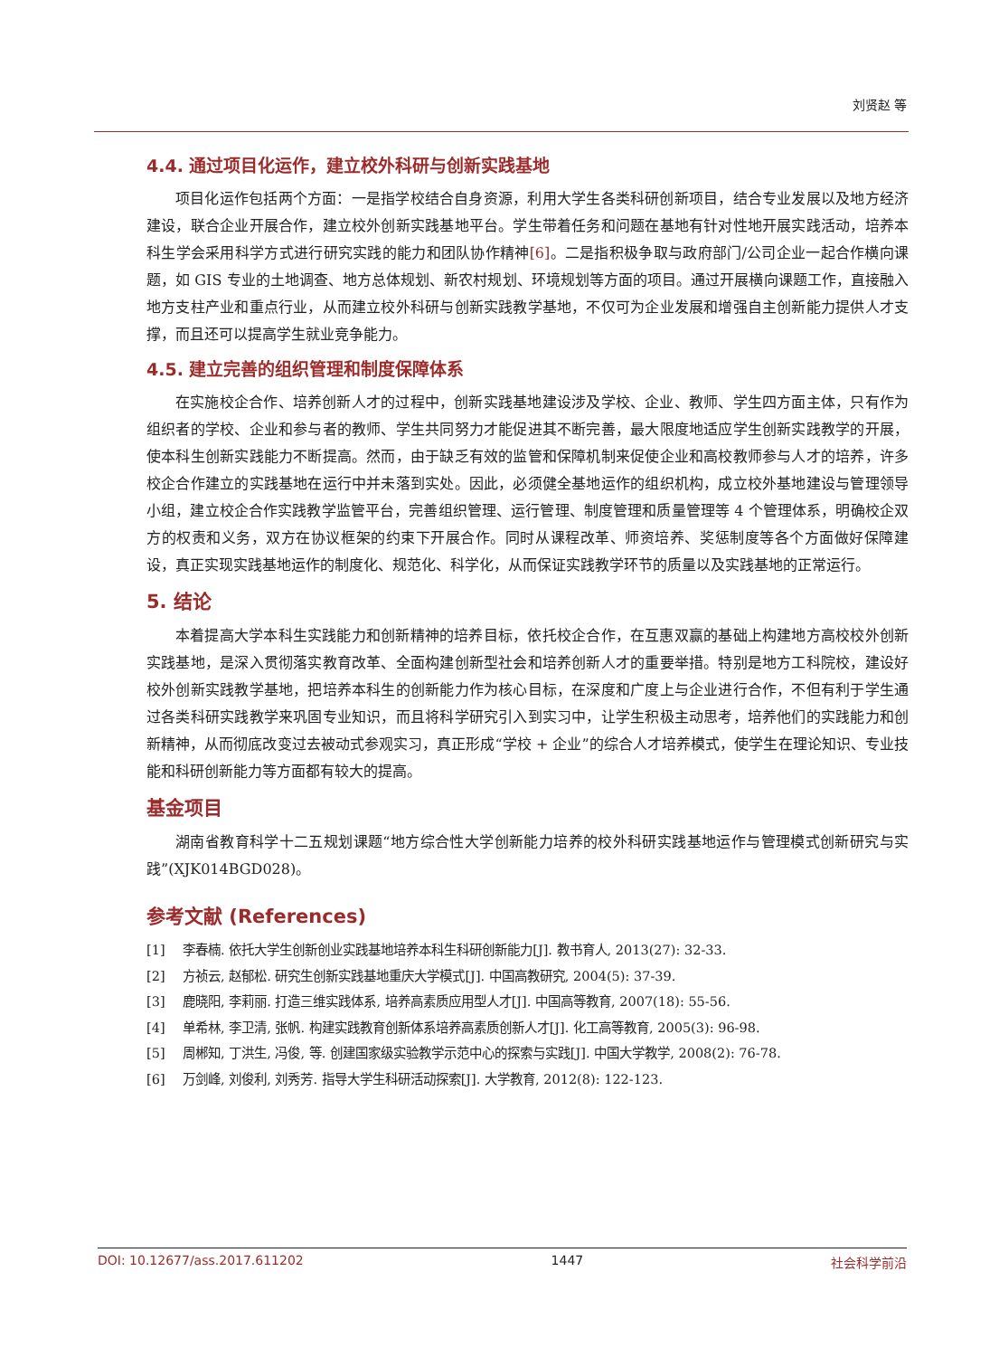刘贤赵 等
4.4. 通过项目化运作，建立校外科研与创新实践基地
项目化运作包括两个方面：一是指学校结合自身资源，利用大学生各类科研创新项目，结合专业发展以及地方经济建设，联合企业开展合作，建立校外创新实践基地平台。学生带着任务和问题在基地有针对性地开展实践活动，培养本科生学会采用科学方式进行研究实践的能力和团队协作精神[6]。二是指积极争取与政府部门/公司企业一起合作横向课题，如 GIS 专业的土地调查、地方总体规划、新农村规划、环境规划等方面的项目。通过开展横向课题工作，直接融入地方支柱产业和重点行业，从而建立校外科研与创新实践教学基地，不仅可为企业发展和增强自主创新能力提供人才支撑，而且还可以提高学生就业竞争能力。
4.5. 建立完善的组织管理和制度保障体系
在实施校企合作、培养创新人才的过程中，创新实践基地建设涉及学校、企业、教师、学生四方面主体，只有作为组织者的学校、企业和参与者的教师、学生共同努力才能促进其不断完善，最大限度地适应学生创新实践教学的开展，使本科生创新实践能力不断提高。然而，由于缺乏有效的监管和保障机制来促使企业和高校教师参与人才的培养，许多校企合作建立的实践基地在运行中并未落到实处。因此，必须健全基地运作的组织机构，成立校外基地建设与管理领导小组，建立校企合作实践教学监管平台，完善组织管理、运行管理、制度管理和质量管理等 4 个管理体系，明确校企双方的权责和义务，双方在协议框架的约束下开展合作。同时从课程改革、师资培养、奖惩制度等各个方面做好保障建设，真正实现实践基地运作的制度化、规范化、科学化，从而保证实践教学环节的质量以及实践基地的正常运行。
5. 结论
本着提高大学本科生实践能力和创新精神的培养目标，依托校企合作，在互惠双赢的基础上构建地方高校校外创新实践基地，是深入贯彻落实教育改革、全面构建创新型社会和培养创新人才的重要举措。特别是地方工科院校，建设好校外创新实践教学基地，把培养本科生的创新能力作为核心目标，在深度和广度上与企业进行合作，不但有利于学生通过各类科研实践教学来巩固专业知识，而且将科学研究引入到实习中，让学生积极主动思考，培养他们的实践能力和创新精神，从而彻底改变过去被动式参观实习，真正形成“学校 + 企业”的综合人才培养模式，使学生在理论知识、专业技能和科研创新能力等方面都有较大的提高。
基金项目
湖南省教育科学十二五规划课题“地方综合性大学创新能力培养的校外科研实践基地运作与管理模式创新研究与实践”(XJK014BGD028)。
参考文献 (References)
[1] 李春楠. 依托大学生创新创业实践基地培养本科生科研创新能力[J]. 教书育人, 2013(27): 32-33.
[2] 方祯云, 赵郁松. 研究生创新实践基地重庆大学模式[J]. 中国高教研究, 2004(5): 37-39.
[3] 鹿晓阳, 李莉丽. 打造三维实践体系, 培养高素质应用型人才[J]. 中国高等教育, 2007(18): 55-56.
[4] 单希林, 李卫清, 张帆. 构建实践教育创新体系培养高素质创新人才[J]. 化工高等教育, 2005(3): 96-98.
[5] 周郴知, 丁洪生, 冯俊, 等. 创建国家级实验教学示范中心的探索与实践[J]. 中国大学教学, 2008(2): 76-78.
[6] 万剑峰, 刘俊利, 刘秀芳. 指导大学生科研活动探索[J]. 大学教育, 2012(8): 122-123.
DOI: 10.12677/ass.2017.611202 1447 社会科学前沿